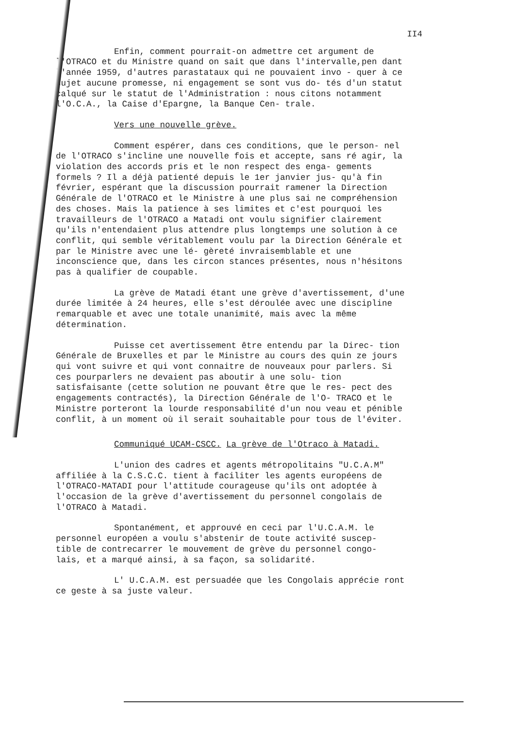II4
Enfin, comment pourrait-on admettre cet argument de l'OTRACO et du Ministre quand on sait que dans l'intervalle,pen dant l'année 1959, d'autres parastataux qui ne pouvaient invo - quer à ce sujet aucune promesse, ni engagement se sont vus do- tés d'un statut calqué sur le statut de l'Administration : nous citons notamment l'O.C.A., la Caise d'Epargne, la Banque Cen- trale.
Vers une nouvelle grève.
Comment espérer, dans ces conditions, que le person- nel de l'OTRACO s'incline une nouvelle fois et accepte, sans ré agir, la violation des accords pris et le non respect des enga- gements formels ? Il a déjà patienté depuis le 1er janvier jus- qu'à fin février, espérant que la discussion pourrait ramener la Direction Générale de l'OTRACO et le Ministre à une plus sai ne compréhension des choses. Mais la patience à ses limites et c'est pourquoi les travailleurs de l'OTRACO a Matadi ont voulu signifier clairement qu'ils n'entendaient plus attendre plus longtemps une solution à ce conflit, qui semble véritablement voulu par la Direction Générale et par le Ministre avec une lé- gèreté invraisemblable et une inconscience que, dans les circon stances présentes, nous n'hésitons pas à qualifier de coupable.
La grève de Matadi étant une grève d'avertissement, d'une durée limitée à 24 heures, elle s'est déroulée avec une discipline remarquable et avec une totale unanimité, mais avec la même détermination.
Puisse cet avertissement être entendu par la Direc- tion Générale de Bruxelles et par le Ministre au cours des quin ze jours qui vont suivre et qui vont connaitre de nouveaux pour parlers. Si ces pourparlers ne devaient pas aboutir à une solu- tion satisfaisante (cette solution ne pouvant être que le res- pect des engagements contractés), la Direction Générale de l'O- TRACO et le Ministre porteront la lourde responsabilité d'un nou veau et pénible conflit, à un moment où il serait souhaitable pour tous de l'éviter.
Communiqué UCAM-CSCC. La grève de l'Otraco à Matadi.
L'union des cadres et agents métropolitains "U.C.A.M" affiliée à la C.S.C.C. tient à faciliter les agents européens de l'OTRACO-MATADI pour l'attitude courageuse qu'ils ont adoptée à l'occasion de la grève d'avertissement du personnel congolais de l'OTRACO à Matadi.
Spontanément, et approuvé en ceci par l'U.C.A.M. le personnel européen a voulu s'abstenir de toute activité suscep- tible de contrecarrer le mouvement de grève du personnel congo- lais, et a marqué ainsi, à sa façon, sa solidarité.
L' U.C.A.M. est persuadée que les Congolais apprécie ront ce geste à sa juste valeur.